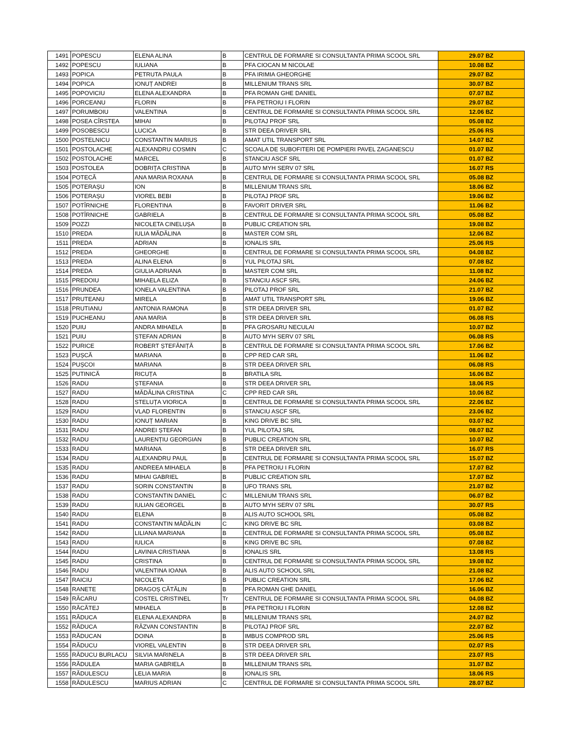| 1491 | POPESCU | ELENA ALINA | B | CENTRUL DE FORMARE SI CONSULTANTA PRIMA SCOOL SRL | 29.07 BZ |
| 1492 | POPESCU | IULIANA | B | PFA CIOCAN M NICOLAE | 10.08 BZ |
| 1493 | POPICA | PETRUTA PAULA | B | PFA IRIMIA GHEORGHE | 29.07 BZ |
| 1494 | POPICA | IONUȚ ANDREI | B | MILLENIUM TRANS SRL | 30.07 BZ |
| 1495 | POPOVICIU | ELENA ALEXANDRA | B | PFA ROMAN GHE DANIEL | 07.07 BZ |
| 1496 | PORCEANU | FLORIN | B | PFA PETROIU I FLORIN | 29.07 BZ |
| 1497 | PORUMBOIU | VALENTINA | B | CENTRUL DE FORMARE SI CONSULTANTA PRIMA SCOOL SRL | 12.06 BZ |
| 1498 | POSEA CÎRSTEA | MIHAI | B | PILOTAJ PROF SRL | 05.08 BZ |
| 1499 | POSOBESCU | LUCICA | B | STR DEEA DRIVER SRL | 25.06 RS |
| 1500 | POSTELNICU | CONSTANTIN MARIUS | B | AMAT UTIL TRANSPORT SRL | 14.07 BZ |
| 1501 | POSTOLACHE | ALEXANDRU COSMIN | C | SCOALA DE SUBOFITERI DE POMPIERI PAVEL ZAGANESCU | 01.07 BZ |
| 1502 | POSTOLACHE | MARCEL | B | STANCIU ASCF SRL | 01.07 BZ |
| 1503 | POSTOLEA | DOBRIȚA CRISTINA | B | AUTO MYH SERV 07 SRL | 16.07 RS |
| 1504 | POTECĂ | ANA MARIA ROXANA | B | CENTRUL DE FORMARE SI CONSULTANTA PRIMA SCOOL SRL | 05.08 BZ |
| 1505 | POTERAȘU | ION | B | MILLENIUM TRANS SRL | 18.06 BZ |
| 1506 | POTERAȘU | VIOREL BEBI | B | PILOTAJ PROF SRL | 19.06 BZ |
| 1507 | POTÎRNICHE | FLORENTINA | B | FAVORIT DRIVER SRL | 11.06 BZ |
| 1508 | POTÎRNICHE | GABRIELA | B | CENTRUL DE FORMARE SI CONSULTANTA PRIMA SCOOL SRL | 05.08 BZ |
| 1509 | POZZI | NICOLETA CINELUȘA | B | PUBLIC CREATION SRL | 19.08 BZ |
| 1510 | PREDA | IULIA MĂDĂLINA | B | MASTER COM SRL | 12.06 BZ |
| 1511 | PREDA | ADRIAN | B | IONALIS SRL | 25.06 RS |
| 1512 | PREDA | GHEORGHE | B | CENTRUL DE FORMARE SI CONSULTANTA PRIMA SCOOL SRL | 04.08 BZ |
| 1513 | PREDA | ALINA ELENA | B | YUL PILOTAJ SRL | 07.08 BZ |
| 1514 | PREDA | GIULIA ADRIANA | B | MASTER COM SRL | 11.08 BZ |
| 1515 | PREDOIU | MIHAELA ELIZA | B | STANCIU ASCF SRL | 24.06 BZ |
| 1516 | PRUNDEA | IONELA VALENTINA | B | PILOTAJ PROF SRL | 21.07 BZ |
| 1517 | PRUTEANU | MIRELA | B | AMAT UTIL TRANSPORT SRL | 19.06 BZ |
| 1518 | PRUTIANU | ANTONIA RAMONA | B | STR DEEA DRIVER SRL | 01.07 BZ |
| 1519 | PUCHEANU | ANA MARIA | B | STR DEEA DRIVER SRL | 06.08 RS |
| 1520 | PUIU | ANDRA MIHAELA | B | PFA GROSARU NECULAI | 10.07 BZ |
| 1521 | PUIU | ȘTEFAN ADRIAN | B | AUTO MYH SERV 07 SRL | 06.08 RS |
| 1522 | PURICE | ROBERT ȘTEFĂNIȚĂ | B | CENTRUL DE FORMARE SI CONSULTANTA PRIMA SCOOL SRL | 17.06 BZ |
| 1523 | PUȘCĂ | MARIANA | B | CPP RED CAR SRL | 11.06 BZ |
| 1524 | PUȘCOI | MARIANA | B | STR DEEA DRIVER SRL | 06.08 RS |
| 1525 | PUTINICĂ | RICUȚA | B | BRATILA SRL | 16.06 BZ |
| 1526 | RADU | ȘTEFANIA | B | STR DEEA DRIVER SRL | 18.06 RS |
| 1527 | RADU | MĂDĂLINA CRISTINA | C | CPP RED CAR SRL | 10.06 BZ |
| 1528 | RADU | STELUȚA VIORICA | B | CENTRUL DE FORMARE SI CONSULTANTA PRIMA SCOOL SRL | 22.06 BZ |
| 1529 | RADU | VLAD FLORENTIN | B | STANCIU ASCF SRL | 23.06 BZ |
| 1530 | RADU | IONUȚ MARIAN | B | KING DRIVE BC SRL | 03.07 BZ |
| 1531 | RADU | ANDREI ȘTEFAN | B | YUL PILOTAJ SRL | 08.07 BZ |
| 1532 | RADU | LAURENȚIU GEORGIAN | B | PUBLIC CREATION SRL | 10.07 BZ |
| 1533 | RADU | MARIANA | B | STR DEEA DRIVER SRL | 16.07 RS |
| 1534 | RADU | ALEXANDRU PAUL | B | CENTRUL DE FORMARE SI CONSULTANTA PRIMA SCOOL SRL | 15.07 BZ |
| 1535 | RADU | ANDREEA MIHAELA | B | PFA PETROIU I FLORIN | 17.07 BZ |
| 1536 | RADU | MIHAI GABRIEL | B | PUBLIC CREATION SRL | 17.07 BZ |
| 1537 | RADU | SORIN CONSTANTIN | B | UFO TRANS SRL | 21.07 BZ |
| 1538 | RADU | CONSTANTIN DANIEL | C | MILLENIUM TRANS SRL | 06.07 BZ |
| 1539 | RADU | IULIAN GEORGEL | B | AUTO MYH SERV 07 SRL | 30.07 RS |
| 1540 | RADU | ELENA | B | ALIS AUTO SCHOOL SRL | 05.08 BZ |
| 1541 | RADU | CONSTANTIN MĂDĂLIN | C | KING DRIVE BC SRL | 03.08 BZ |
| 1542 | RADU | LILIANA MARIANA | B | CENTRUL DE FORMARE SI CONSULTANTA PRIMA SCOOL SRL | 05.08 BZ |
| 1543 | RADU | IULICA | B | KING DRIVE BC SRL | 07.08 BZ |
| 1544 | RADU | LAVINIA CRISTIANA | B | IONALIS SRL | 13.08 RS |
| 1545 | RADU | CRISTINA | B | CENTRUL DE FORMARE SI CONSULTANTA PRIMA SCOOL SRL | 19.08 BZ |
| 1546 | RADU | VALENTINA IOANA | B | ALIS AUTO SCHOOL SRL | 21.08 BZ |
| 1547 | RAICIU | NICOLETA | B | PUBLIC CREATION SRL | 17.06 BZ |
| 1548 | RANETE | DRAGOȘ CĂTĂLIN | B | PFA ROMAN GHE DANIEL | 16.06 BZ |
| 1549 | RĂCARU | COSTEL CRISTINEL | Tr | CENTRUL DE FORMARE SI CONSULTANTA PRIMA SCOOL SRL | 04.08 BZ |
| 1550 | RĂCĂTEJ | MIHAELA | B | PFA PETROIU I FLORIN | 12.08 BZ |
| 1551 | RĂDUCA | ELENA ALEXANDRA | B | MILLENIUM TRANS SRL | 24.07 BZ |
| 1552 | RĂDUCA | RĂZVAN CONSTANTIN | B | PILOTAJ PROF SRL | 22.07 BZ |
| 1553 | RĂDUCAN | DOINA | B | IMBUS COMPROD SRL | 25.06 RS |
| 1554 | RĂDUCU | VIOREL VALENTIN | B | STR DEEA DRIVER SRL | 02.07 RS |
| 1555 | RĂDUCU BURLACU | SILVIA MARINELA | B | STR DEEA DRIVER SRL | 23.07 RS |
| 1556 | RĂDULEA | MARIA GABRIELA | B | MILLENIUM TRANS SRL | 31.07 BZ |
| 1557 | RĂDULESCU | LELIA MARIA | B | IONALIS SRL | 18.06 RS |
| 1558 | RĂDULESCU | MARIUS ADRIAN | C | CENTRUL DE FORMARE SI CONSULTANTA PRIMA SCOOL SRL | 28.07 BZ |